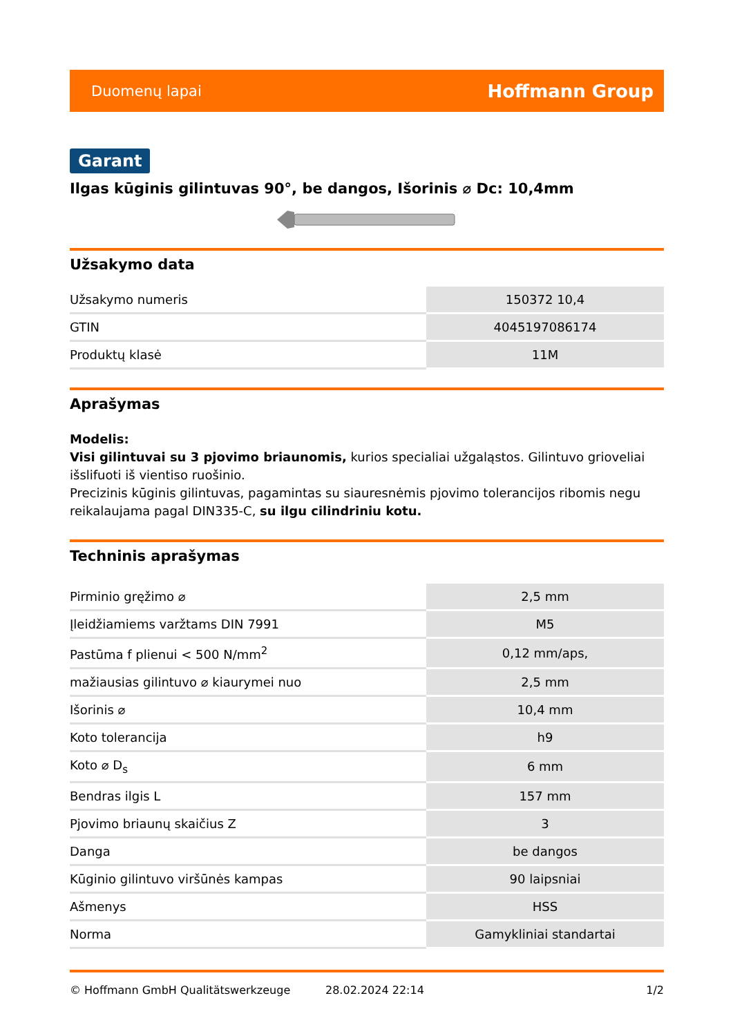Duomenų lapai Hoffmann Group
Garant
Ilgas kūginis gilintuvas 90°, be dangos, Išorinis ⌀ Dc: 10,4mm
Užsakymo data
| Užsakymo numeris | 150372 10,4 |
| GTIN | 4045197086174 |
| Produktų klasė | 11M |
Aprašymas
Modelis:
Visi gilintuvai su 3 pjovimo briaunomis, kurios specialiai užgaląstos. Gilintuvo grioveliai išslifuoti iš vientiso ruošinio.
Precizinis kūginis gilintuvas, pagamintas su siauresnėmis pjovimo tolerancijos ribomis negu reikalaujama pagal DIN335-C, su ilgu cilindriniu kotu.
Techninis aprašymas
| Pirminio gręžimo ⌀ | 2,5 mm |
| Įleidžiamiems varžtams DIN 7991 | M5 |
| Pastūma f plienui < 500 N/mm<sup>2</sup> | 0,12 mm/aps, |
| mažiausias gilintuvo ⌀ kiaurymei nuo | 2,5 mm |
| Išorinis ⌀ | 10,4 mm |
| Koto tolerancija | h9 |
| Koto ⌀ D<sub>s</sub> | 6 mm |
| Bendras ilgis L | 157 mm |
| Pjovimo briaunų skaičius Z | 3 |
| Danga | be dangos |
| Kūginio gilintuvo viršūnės kampas | 90 laipsniai |
| Ašmenys | HSS |
| Norma | Gamykliniai standartai |
© Hoffmann GmbH Qualitätswerkzeuge 28.02.2024 22:14 1/2